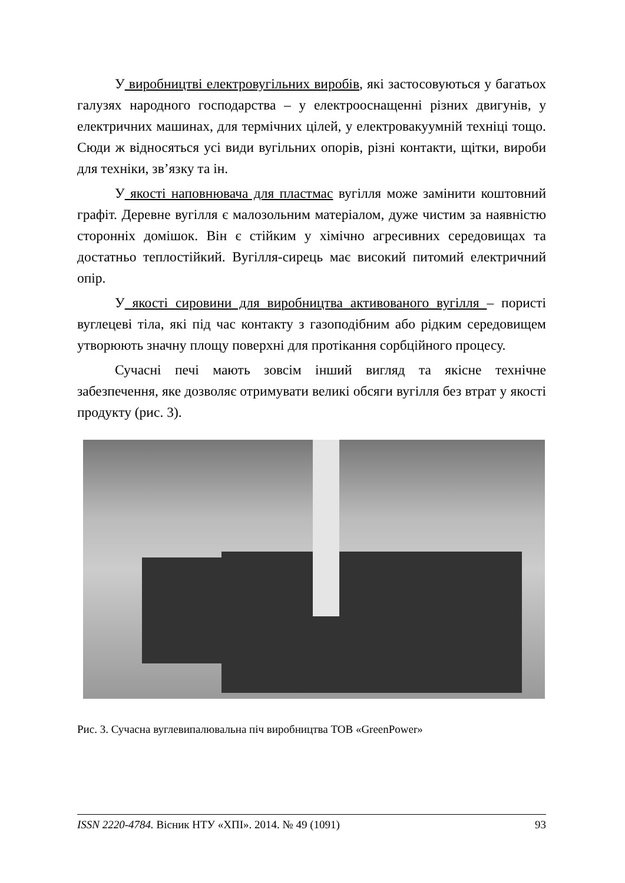У виробництві електровугільних виробів, які застосовуються у багатьох галузях народного господарства – у електрооснащенні різних двигунів, у електричних машинах, для термічних цілей, у електровакуумній техніці тощо. Сюди ж відносяться усі види вугільних опорів, різні контакти, щітки, вироби для техніки, зв’язку та ін.
У якості наповнювача для пластмас вугілля може замінити коштовний графіт. Деревне вугілля є малозольним матеріалом, дуже чистим за наявністю сторонніх домішок. Він є стійким у хімічно агресивних середовищах та достатньо теплостійкий. Вугілля-сирець має високий питомий електричний опір.
У якості сировини для виробництва активованого вугілля – пористі вуглецеві тіла, які під час контакту з газоподібним або рідким середовищем утворюють значну площу поверхні для протікання сорбційного процесу.
Сучасні печі мають зовсім інший вигляд та якісне технічне забезпечення, яке дозволяє отримувати великі обсяги вугілля без втрат у якості продукту (рис. 3).
Рис. 3. Сучасна вуглевипалювальна піч виробництва ТОВ «GreenPower»
ISSN 2220-4784. Вісник НТУ «ХПІ». 2014. № 49 (1091) 93